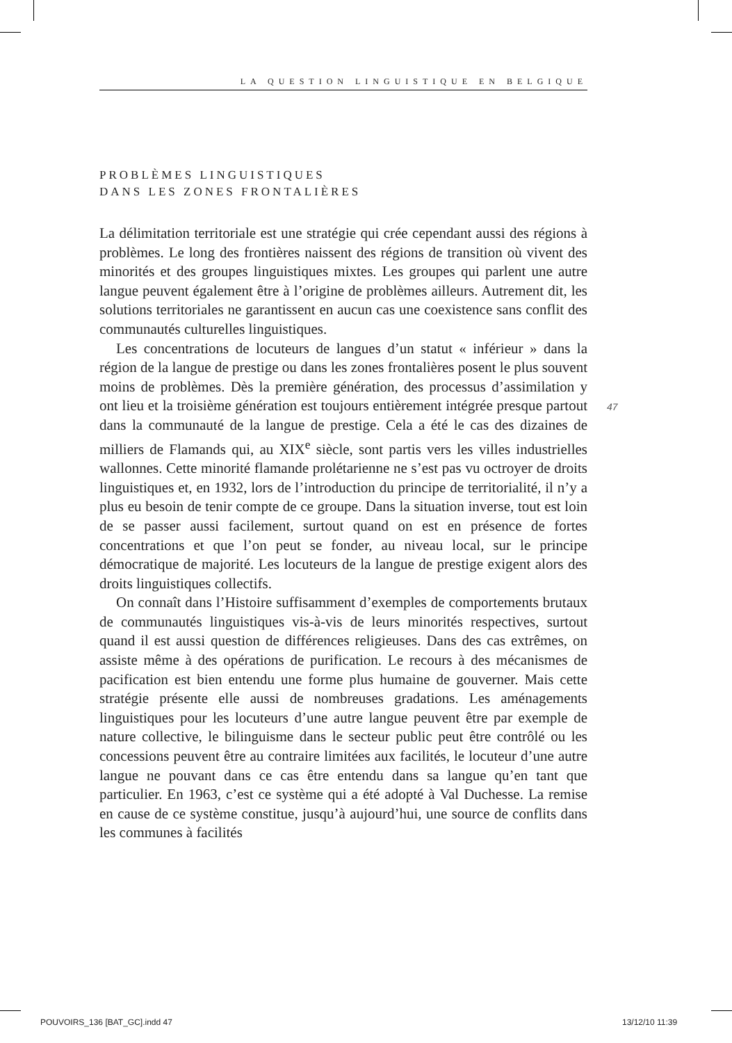LA QUESTION LINGUISTIQUE EN BELGIQUE
PROBLÈMES LINGUISTIQUES
DANS LES ZONES FRONTALIÈRES
La délimitation territoriale est une stratégie qui crée cependant aussi des régions à problèmes. Le long des frontières naissent des régions de transition où vivent des minorités et des groupes linguistiques mixtes. Les groupes qui parlent une autre langue peuvent également être à l’origine de problèmes ailleurs. Autrement dit, les solutions territoriales ne garantissent en aucun cas une coexistence sans conflit des communautés culturelles linguistiques.
Les concentrations de locuteurs de langues d’un statut « inférieur » dans la région de la langue de prestige ou dans les zones frontalières posent le plus souvent moins de problèmes. Dès la première génération, des processus d’assimilation y ont lieu et la troisième génération est toujours entièrement intégrée presque partout dans la communauté de la langue de prestige. Cela a été le cas des dizaines de milliers de Flamands qui, au XIX<sup>e</sup> siècle, sont partis vers les villes industrielles wallonnes. Cette minorité flamande prolétarienne ne s’est pas vu octroyer de droits linguistiques et, en 1932, lors de l’introduction du principe de territorialité, il n’y a plus eu besoin de tenir compte de ce groupe. Dans la situation inverse, tout est loin de se passer aussi facilement, surtout quand on est en présence de fortes concentrations et que l’on peut se fonder, au niveau local, sur le principe démocratique de majorité. Les locuteurs de la langue de prestige exigent alors des droits linguistiques collectifs.
On connaît dans l’Histoire suffisamment d’exemples de comportements brutaux de communautés linguistiques vis-à-vis de leurs minorités respectives, surtout quand il est aussi question de différences religieuses. Dans des cas extrêmes, on assiste même à des opérations de purification. Le recours à des mécanismes de pacification est bien entendu une forme plus humaine de gouverner. Mais cette stratégie présente elle aussi de nombreuses gradations. Les aménagements linguistiques pour les locuteurs d’une autre langue peuvent être par exemple de nature collective, le bilinguisme dans le secteur public peut être contrôlé ou les concessions peuvent être au contraire limitées aux facilités, le locuteur d’une autre langue ne pouvant dans ce cas être entendu dans sa langue qu’en tant que particulier. En 1963, c’est ce système qui a été adopté à Val Duchesse. La remise en cause de ce système constitue, jusqu’à aujourd’hui, une source de conflits dans les communes à facilités
47
POUVOIRS_136 [BAT_GC].indd 47 13/12/10 11:39